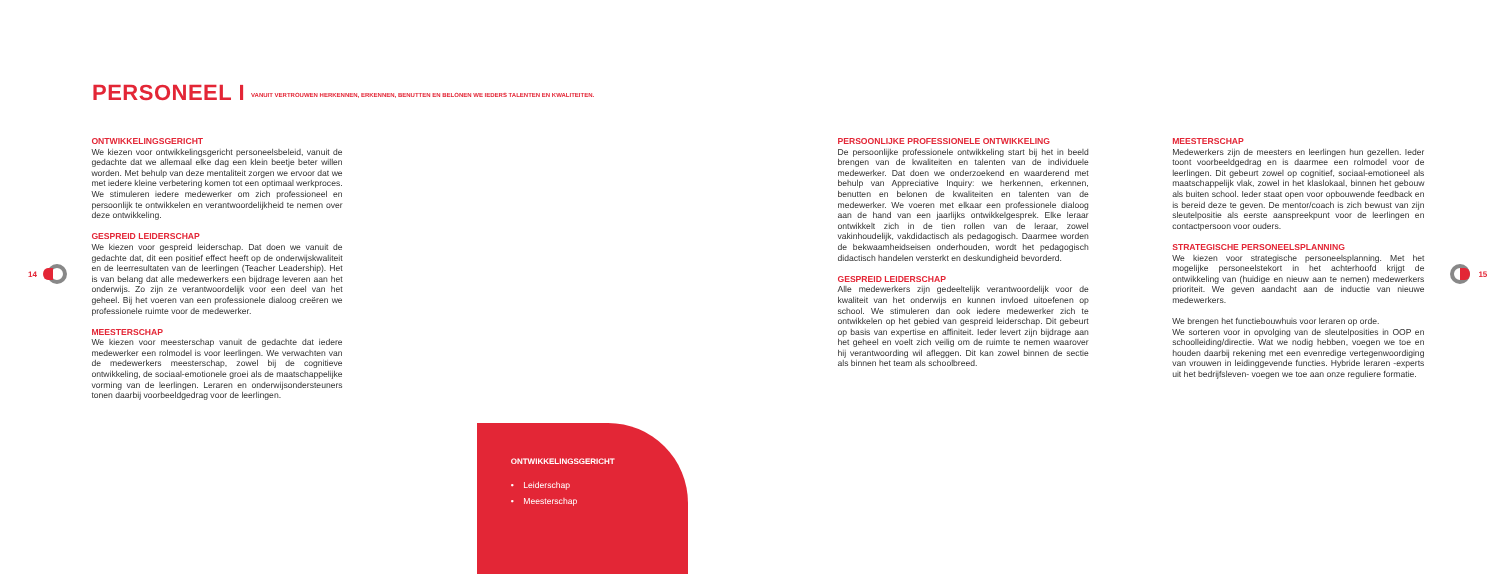PERSONEEL I VANUIT VERTROUWEN HERKENNEN, ERKENNEN, BENUTTEN EN BELONEN WE IEDERS TALENTEN EN KWALITEITEN.
14
ONTWIKKELINGSGERICHT
We kiezen voor ontwikkelingsgericht personeelsbeleid, vanuit de gedachte dat we allemaal elke dag een klein beetje beter willen worden. Met behulp van deze mentaliteit zorgen we ervoor dat we met iedere kleine verbetering komen tot een optimaal werkproces. We stimuleren iedere medewerker om zich professioneel en persoonlijk te ontwikkelen en verantwoordelijkheid te nemen over deze ontwikkeling.
GESPREID LEIDERSCHAP
We kiezen voor gespreid leiderschap. Dat doen we vanuit de gedachte dat, dit een positief effect heeft op de onderwijskwaliteit en de leerresultaten van de leerlingen (Teacher Leadership). Het is van belang dat alle medewerkers een bijdrage leveren aan het onderwijs. Zo zijn ze verantwoordelijk voor een deel van het geheel. Bij het voeren van een professionele dialoog creëren we professionele ruimte voor de medewerker.
MEESTERSCHAP
We kiezen voor meesterschap vanuit de gedachte dat iedere medewerker een rolmodel is voor leerlingen. We verwachten van de medewerkers meesterschap, zowel bij de cognitieve ontwikkeling, de sociaal-emotionele groei als de maatschappelijke vorming van de leerlingen. Leraren en onderwijsondersteuners tonen daarbij voorbeeldgedrag voor de leerlingen.
ONTWIKKELINGSGERICHT
• Leiderschap
• Meesterschap
PERSOONLIJKE PROFESSIONELE ONTWIKKELING
De persoonlijke professionele ontwikkeling start bij het in beeld brengen van de kwaliteiten en talenten van de individuele medewerker. Dat doen we onderzoekend en waarderend met behulp van Appreciative Inquiry: we herkennen, erkennen, benutten en belonen de kwaliteiten en talenten van de medewerker. We voeren met elkaar een professionele dialoog aan de hand van een jaarlijks ontwikkelgesprek. Elke leraar ontwikkelt zich in de tien rollen van de leraar, zowel vakinhoudelijk, vakdidactisch als pedagogisch. Daarmee worden de bekwaamheidseisen onderhouden, wordt het pedagogisch didactisch handelen versterkt en deskundigheid bevorderd.
GESPREID LEIDERSCHAP
Alle medewerkers zijn gedeeltelijk verantwoordelijk voor de kwaliteit van het onderwijs en kunnen invloed uitoefenen op school. We stimuleren dan ook iedere medewerker zich te ontwikkelen op het gebied van gespreid leiderschap. Dit gebeurt op basis van expertise en affiniteit. Ieder levert zijn bijdrage aan het geheel en voelt zich veilig om de ruimte te nemen waarover hij verantwoording wil afleggen. Dit kan zowel binnen de sectie als binnen het team als schoolbreed.
MEESTERSCHAP
Medewerkers zijn de meesters en leerlingen hun gezellen. Ieder toont voorbeeldgedrag en is daarmee een rolmodel voor de leerlingen. Dit gebeurt zowel op cognitief, sociaal-emotioneel als maatschappelijk vlak, zowel in het klaslokaal, binnen het gebouw als buiten school. Ieder staat open voor opbouwende feedback en is bereid deze te geven. De mentor/coach is zich bewust van zijn sleutelpositie als eerste aanspreekpunt voor de leerlingen en contactpersoon voor ouders.
STRATEGISCHE PERSONEELSPLANNING
We kiezen voor strategische personeelsplanning. Met het mogelijke personeelstekort in het achterhoofd krijgt de ontwikkeling van (huidige en nieuw aan te nemen) medewerkers prioriteit. We geven aandacht aan de inductie van nieuwe medewerkers.
We brengen het functiebouwhuis voor leraren op orde.
We sorteren voor in opvolging van de sleutelposities in OOP en schoolleiding/directie. Wat we nodig hebben, voegen we toe en houden daarbij rekening met een evenredige vertegenwoordiging van vrouwen in leidinggevende functies. Hybride leraren -experts uit het bedrijfsleven- voegen we toe aan onze reguliere formatie.
15